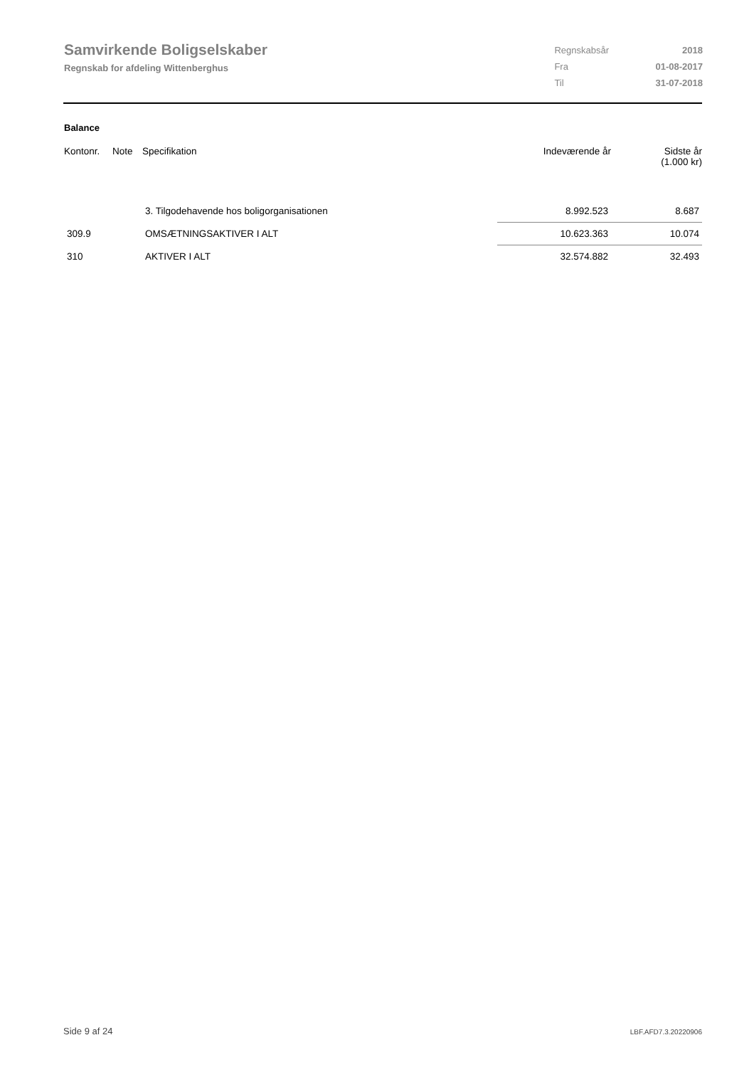Samvirkende Boligselskaber
Regnskab for afdeling Wittenberghus
| Regnskabsår | 2018 |
| Fra | 01-08-2017 |
| Til | 31-07-2018 |
Balance
| Kontonr. | Note | Specifikation | Indeværende år | Sidste år (1.000 kr) |
| --- | --- | --- | --- | --- |
| | | 3. Tilgodehavende hos boligorganisationen | 8.992.523 | 8.687 |
| 309.9 | | OMSÆTNINGSAKTIVER I ALT | 10.623.363 | 10.074 |
| 310 | | AKTIVER I ALT | 32.574.882 | 32.493 |
Side 9 af 24 LBF.AFD7.3.20220906